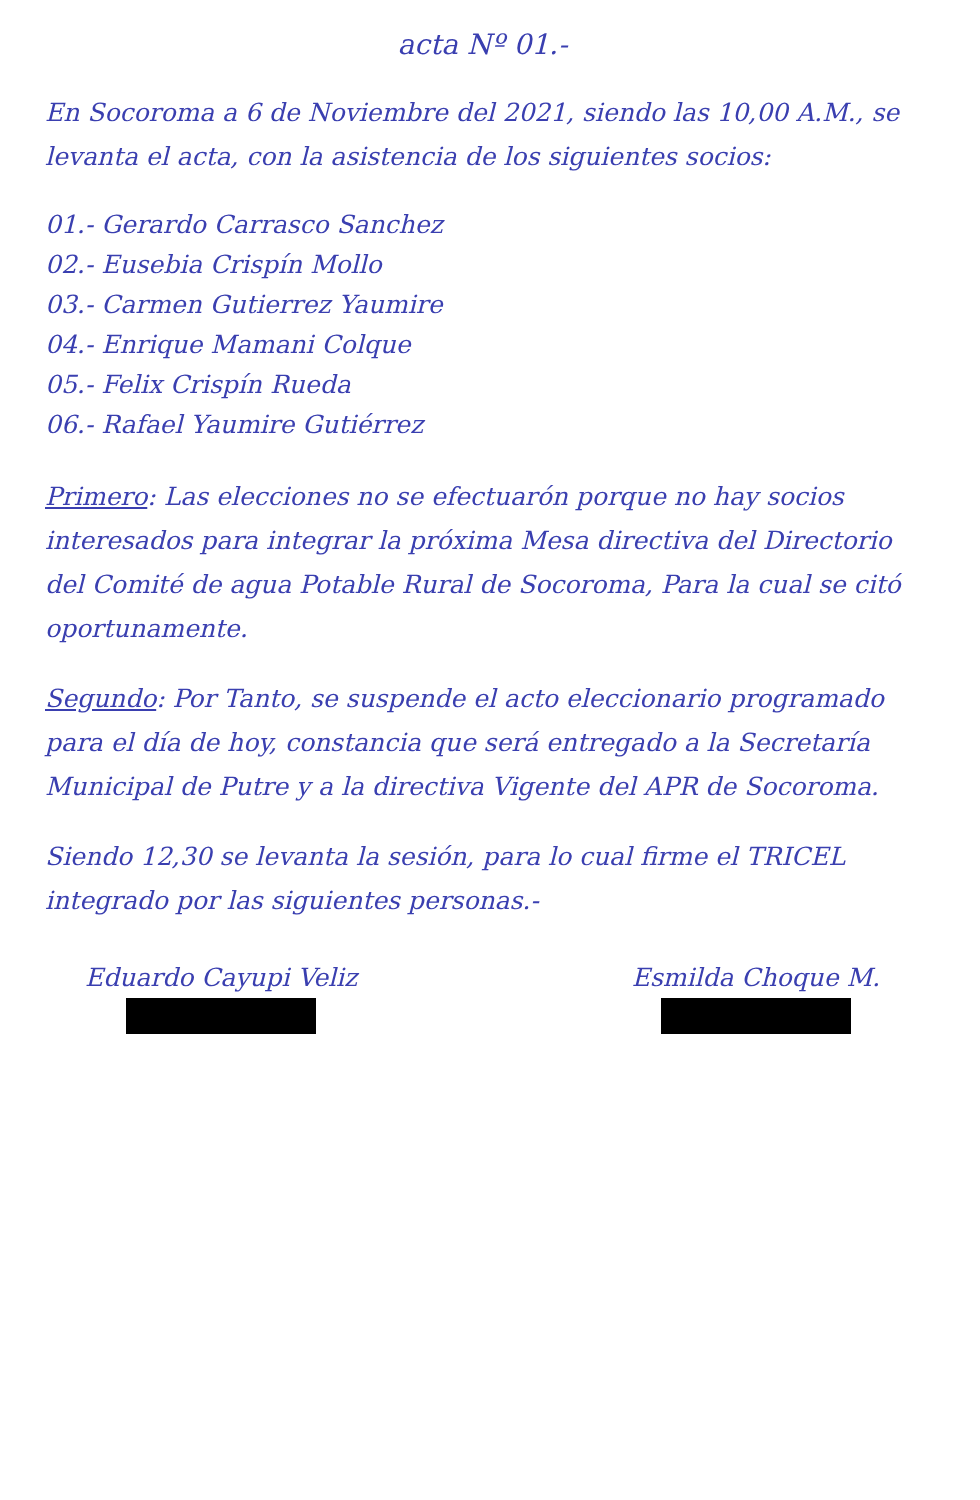acta Nº 01.-
En Socoroma a 6 de Noviembre del 2021, siendo las 10,00 A.M., se levanta el acta, con la asistencia de los siguientes socios:
01.- Gerardo Carrasco Sanchez
02.- Eusebia Crispín Mollo
03.- Carmen Gutierrez Yaumire
04.- Enrique Mamani Colque
05.- Felix Crispín Rueda
06.- Rafael Yaumire Gutiérrez
Primero: Las elecciones no se efectuarón porque no hay socios interesados para integrar la próxima Mesa directiva del Directorio del Comité de agua Potable Rural de Socoroma, Para la cual se citó oportunamente.
Segundo: Por Tanto, se suspende el acto eleccionario programado para el día de hoy, constancia que será entregado a la Secretaría Municipal de Putre y a la directiva Vigente del APR de Socoroma.
Siendo 12,30 se levanta la sesión, para lo cual firme el TRICEL integrado por las siguientes personas.-
Eduardo Cayupi Veliz Esmilda Choque M.